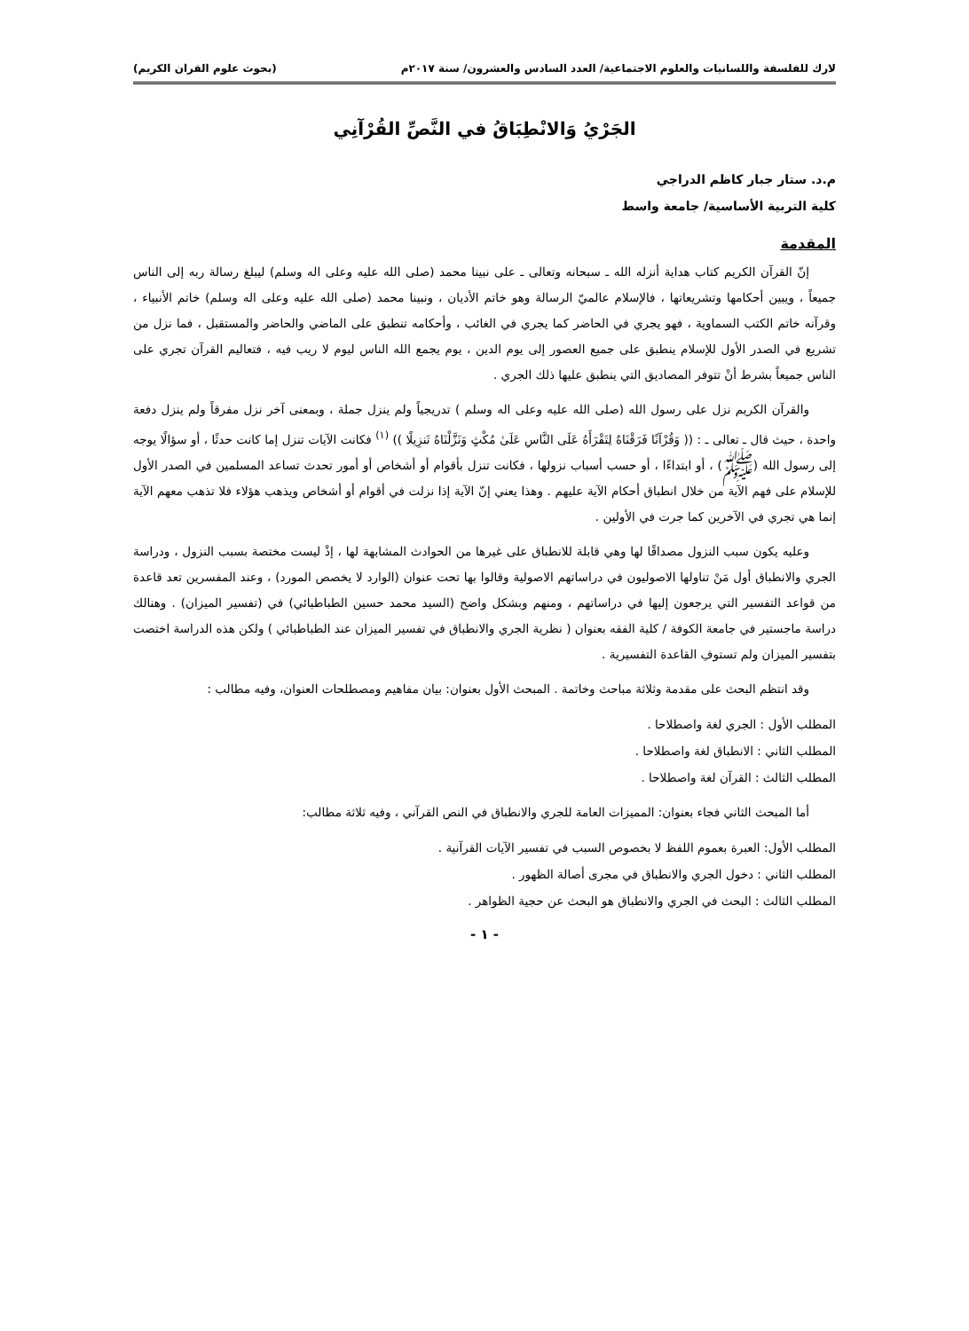لارك للفلسفة واللسانيات والعلوم الاجتماعية/ العدد السادس والعشرون/ سنة ٢٠١٧م (بحوث علوم القران الكريم)
الجَرْيُ وَالانْطِبَاقُ في النَّصِّ القُرْآنِي
م.د. ستار جبار كاظم الدراجي
كلية التربية الأساسية/ جامعة واسط
المقدمة
إنّ القرآن الكريم كتاب هداية أنزله الله ـ سبحانه وتعالى ـ على نبينا محمد (صلى الله عليه وعلى اله وسلم) ليبلغ رسالة ربه إلى الناس جميعاً ، ويبين أحكامها وتشريعاتها ، فالإسلام عالميّ الرسالة وهو خاتم الأديان ، ونبينا محمد (صلى الله عليه وعلى اله وسلم) خاتم الأنبياء ، وقرآنه خاتم الكتب السماوية ، فهو يجري في الحاضر كما يجري في الغائب ، وأحكامه تنطبق على الماضي والحاضر والمستقبل ، فما نزل من تشريع في الصدر الأول للإسلام ينطبق على جميع العصور إلى يوم الدين ، يوم يجمع الله الناس ليوم لا ريب فيه ، فتعاليم القرآن تجري على الناس جميعاً بشرط أنْ تتوفر المصاديق التي ينطبق عليها ذلك الجري .
والقرآن الكريم نزل على رسول الله (صلى الله عليه وعلى اله وسلم ) تدريجياً ولم ينزل جملة ، وبمعنى آخر نزل مفرقاً ولم ينزل دفعة واحدة ، حيث قال ـ تعالى ـ : (( وَقُرْآنًا فَرَقْنَاهُ لِتَقْرَأَهُ عَلَى النَّاسِ عَلَىٰ مُكْثٍ وَنَزَّلْنَاهُ تَنزِيلًا )) <sup>(١)</sup> فكانت الآيات تنزل إما كانت حدثًا ، أو سؤالًا يوجه إلى رسول الله (ﷺ) ، أو ابتداءًا ، أو حسب أسباب نزولها ، فكانت تنزل بأقوام أو أشخاص أو أمور تحدث تساعد المسلمين في الصدر الأول للإسلام على فهم الآية من خلال انطباق أحكام الآية عليهم . وهذا يعني إنّ الآية إذا نزلت في أقوام أو أشخاص ويذهب هؤلاء فلا تذهب معهم الآية إنما هي تجري في الآخرين كما جرت في الأولين .
وعليه يكون سبب النزول مصداقًا لها وهي قابلة للانطباق على غيرها من الحوادث المشابهة لها ، إذْ ليست مختصة بسبب النزول ، ودراسة الجري والانطباق أول مَنْ تناولها الاصوليون في دراساتهم الاصولية وقالوا بها تحت عنوان (الوارد لا يخصص المورد) ، وعند المفسرين تعد قاعدة من قواعد التفسير التي يرجعون إليها في دراساتهم ، ومنهم وبشكل واضح (السيد محمد حسين الطباطبائي) في (تفسير الميزان) . وهنالك دراسة ماجستير في جامعة الكوفة / كلية الفقه بعنوان ( نظرية الجري والانطباق في تفسير الميزان عند الطباطبائي ) ولكن هذه الدراسة اختصت بتفسير الميزان ولم تستوفِ القاعدة التفسيرية .
وقد انتظم البحث على مقدمة وثلاثة مباحث وخاتمة . المبحث الأول بعنوان: بيان مفاهيم ومصطلحات العنوان، وفيه مطالب :
المطلب الأول : الجري لغة واصطلاحا .
المطلب الثاني : الانطباق لغة واصطلاحا .
المطلب الثالث : القرآن لغة واصطلاحا .
أما المبحث الثاني فجاء بعنوان: المميزات العامة للجري والانطباق في النص القرآني ، وفيه ثلاثة مطالب:
المطلب الأول: العبرة بعموم اللفظ لا بخصوص السبب في تفسير الآيات القرآنية .
المطلب الثاني : دخول الجري والانطباق في مجرى أصالة الظهور .
المطلب الثالث : البحث في الجري والانطباق هو البحث عن حجية الظواهر .
- ١ -